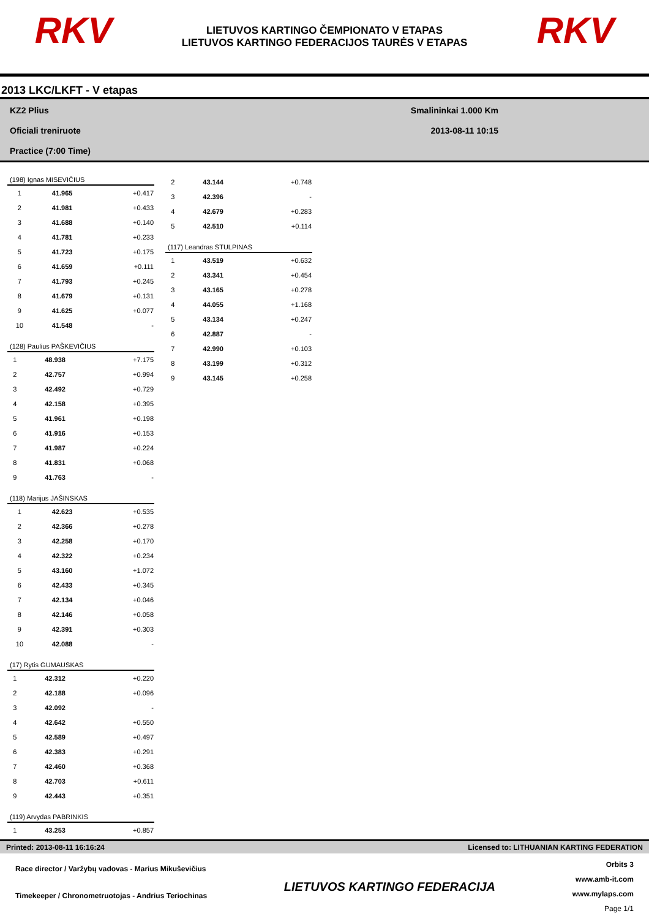RKV
LIETUVOS KARTINGO ČEMPIONATO V ETAPAS
LIETUVOS KARTINGO FEDERACIJOS TAURĖS V ETAPAS
RKV
2013 LKC/LKFT - V etapas
KZ2 Plius
Oficiali treniruote
Practice (7:00 Time)
Smalininkai 1.000 Km
2013-08-11 10:15
| (198) Ignas MISEVIČIUS | | |
| --- | --- | --- |
| 1 | 41.965 | +0.417 |
| 2 | 41.981 | +0.433 |
| 3 | 41.688 | +0.140 |
| 4 | 41.781 | +0.233 |
| 5 | 41.723 | +0.175 |
| 6 | 41.659 | +0.111 |
| 7 | 41.793 | +0.245 |
| 8 | 41.679 | +0.131 |
| 9 | 41.625 | +0.077 |
| 10 | 41.548 | - |
| (128) Paulius PAŠKEVIČIUS | | |
| --- | --- | --- |
| 1 | 48.938 | +7.175 |
| 2 | 42.757 | +0.994 |
| 3 | 42.492 | +0.729 |
| 4 | 42.158 | +0.395 |
| 5 | 41.961 | +0.198 |
| 6 | 41.916 | +0.153 |
| 7 | 41.987 | +0.224 |
| 8 | 41.831 | +0.068 |
| 9 | 41.763 | - |
| (118) Marijus JAŠINSKAS | | |
| --- | --- | --- |
| 1 | 42.623 | +0.535 |
| 2 | 42.366 | +0.278 |
| 3 | 42.258 | +0.170 |
| 4 | 42.322 | +0.234 |
| 5 | 43.160 | +1.072 |
| 6 | 42.433 | +0.345 |
| 7 | 42.134 | +0.046 |
| 8 | 42.146 | +0.058 |
| 9 | 42.391 | +0.303 |
| 10 | 42.088 | - |
| (17) Rytis GUMAUSKAS | | |
| --- | --- | --- |
| 1 | 42.312 | +0.220 |
| 2 | 42.188 | +0.096 |
| 3 | 42.092 | - |
| 4 | 42.642 | +0.550 |
| 5 | 42.589 | +0.497 |
| 6 | 42.383 | +0.291 |
| 7 | 42.460 | +0.368 |
| 8 | 42.703 | +0.611 |
| 9 | 42.443 | +0.351 |
| (119) Arvydas PABRINKIS | | |
| --- | --- | --- |
| 1 | 43.253 | +0.857 |
| 2 | 43.144 | +0.748 |
| 3 | 42.396 | - |
| 4 | 42.679 | +0.283 |
| 5 | 42.510 | +0.114 |
| (117) Leandras STULPINAS | | |
| --- | --- | --- |
| 1 | 43.519 | +0.632 |
| 2 | 43.341 | +0.454 |
| 3 | 43.165 | +0.278 |
| 4 | 44.055 | +1.168 |
| 5 | 43.134 | +0.247 |
| 6 | 42.887 | - |
| 7 | 42.990 | +0.103 |
| 8 | 43.199 | +0.312 |
| 9 | 43.145 | +0.258 |
Printed: 2013-08-11 16:16:24 Licensed to: LITHUANIAN KARTING FEDERATION
Race director / Varžybų vadovas - Marius Mikuševičius
Timekeeper / Chronometruotojas - Andrius Teriochinas
LIETUVOS KARTINGO FEDERACIJA
Orbits 3
www.amb-it.com
www.mylaps.com
Page 1/1